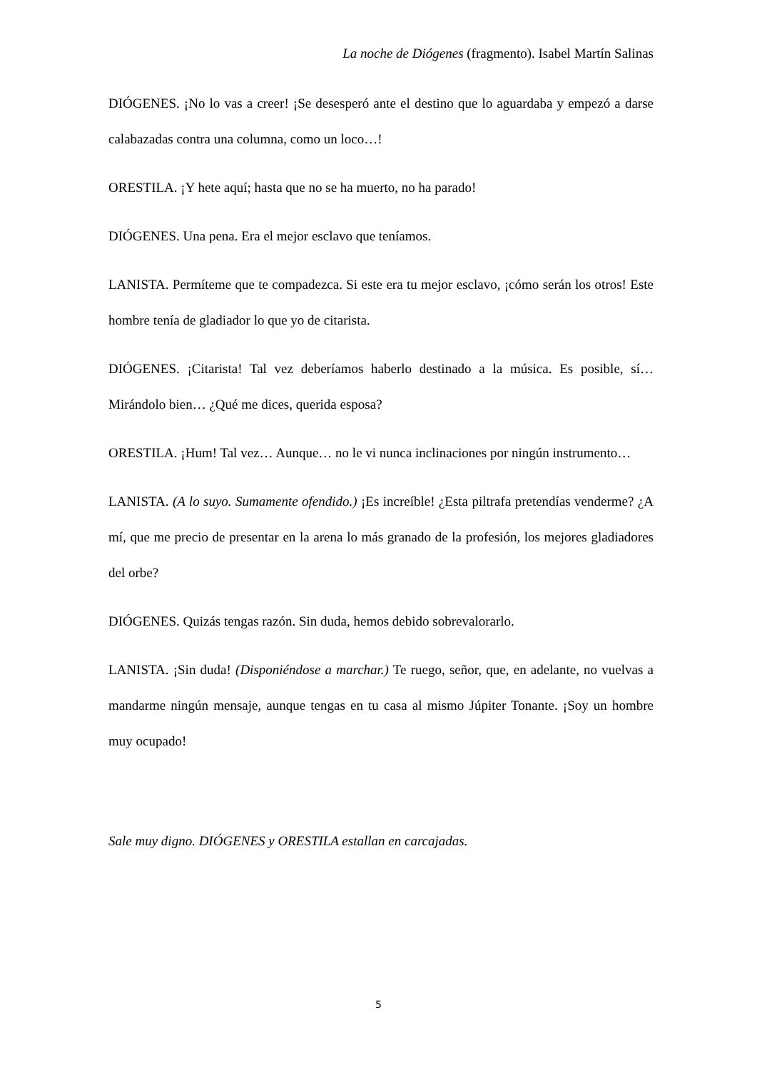La noche de Diógenes (fragmento). Isabel Martín Salinas
DIÓGENES. ¡No lo vas a creer! ¡Se desesperó ante el destino que lo aguardaba y empezó a darse calabazadas contra una columna, como un loco…!
ORESTILA. ¡Y hete aquí; hasta que no se ha muerto, no ha parado!
DIÓGENES. Una pena. Era el mejor esclavo que teníamos.
LANISTA. Permíteme que te compadezca. Si este era tu mejor esclavo, ¡cómo serán los otros! Este hombre tenía de gladiador lo que yo de citarista.
DIÓGENES. ¡Citarista! Tal vez deberíamos haberlo destinado a la música. Es posible, sí… Mirándolo bien… ¿Qué me dices, querida esposa?
ORESTILA. ¡Hum! Tal vez… Aunque… no le vi nunca inclinaciones por ningún instrumento…
LANISTA. (A lo suyo. Sumamente ofendido.) ¡Es increíble! ¿Esta piltrafa pretendías venderme? ¿A mí, que me precio de presentar en la arena lo más granado de la profesión, los mejores gladiadores del orbe?
DIÓGENES. Quizás tengas razón. Sin duda, hemos debido sobrevalorarlo.
LANISTA. ¡Sin duda! (Disponiéndose a marchar.) Te ruego, señor, que, en adelante, no vuelvas a mandarme ningún mensaje, aunque tengas en tu casa al mismo Júpiter Tonante. ¡Soy un hombre muy ocupado!
Sale muy digno. DIÓGENES y ORESTILA estallan en carcajadas.
5